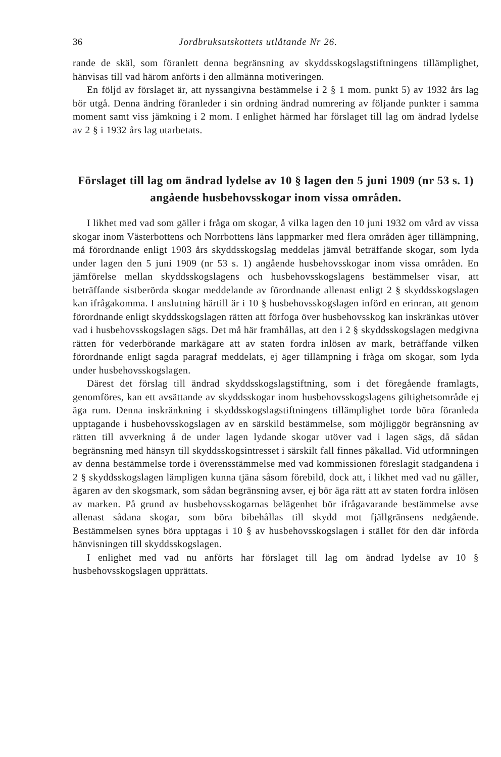36 Jordbruksutskottets utlåtande Nr 26.
rande de skäl, som föranlett denna begränsning av skyddsskogslagstiftningens tillämplighet, hänvisas till vad härom anförts i den allmänna motiveringen.
En följd av förslaget är, att nyssangivna bestämmelse i 2 § 1 mom. punkt 5) av 1932 års lag bör utgå. Denna ändring föranleder i sin ordning ändrad numrering av följande punkter i samma moment samt viss jämkning i 2 mom. I enlighet härmed har förslaget till lag om ändrad lydelse av 2 § i 1932 års lag utarbetats.
Förslaget till lag om ändrad lydelse av 10 § lagen den 5 juni 1909 (nr 53 s. 1) angående husbehovsskogar inom vissa områden.
I likhet med vad som gäller i fråga om skogar, å vilka lagen den 10 juni 1932 om vård av vissa skogar inom Västerbottens och Norrbottens läns lappmarker med flera områden äger tillämpning, må förordnande enligt 1903 års skyddsskogslag meddelas jämväl beträffande skogar, som lyda under lagen den 5 juni 1909 (nr 53 s. 1) angående husbehovsskogar inom vissa områden. En jämförelse mellan skyddsskogslagens och husbehovsskogslagens bestämmelser visar, att beträffande sistberörda skogar meddelande av förordnande allenast enligt 2 § skyddsskogslagen kan ifrågakomma. I anslutning härtill är i 10 § husbehovsskogslagen införd en erinran, att genom förordnande enligt skyddsskogslagen rätten att förfoga över husbehovsskog kan inskränkas utöver vad i husbehovsskogslagen sägs. Det må här framhållas, att den i 2 § skyddsskogslagen medgivna rätten för vederbörande markägare att av staten fordra inlösen av mark, beträffande vilken förordnande enligt sagda paragraf meddelats, ej äger tillämpning i fråga om skogar, som lyda under husbehovsskogslagen.
Därest det förslag till ändrad skyddsskogslagstiftning, som i det föregående framlagts, genomföres, kan ett avsättande av skyddsskogar inom husbehovsskogslagens giltighetsområde ej äga rum. Denna inskränkning i skyddsskogslagstiftningens tillämplighet torde böra föranleda upptagande i husbehovsskogslagen av en särskild bestämmelse, som möjliggör begränsning av rätten till avverkning å de under lagen lydande skogar utöver vad i lagen sägs, då sådan begränsning med hänsyn till skyddsskogsintresset i särskilt fall finnes påkallad. Vid utformningen av denna bestämmelse torde i överensstämmelse med vad kommissionen föreslagit stadgandena i 2 § skyddsskogslagen lämpligen kunna tjäna såsom förebild, dock att, i likhet med vad nu gäller, ägaren av den skogsmark, som sådan begränsning avser, ej bör äga rätt att av staten fordra inlösen av marken. På grund av husbehovsskogarnas belägenhet bör ifrågavarande bestämmelse avse allenast sådana skogar, som böra bibehållas till skydd mot fjällgränsens nedgående. Bestämmelsen synes böra upptagas i 10 § av husbehovsskogslagen i stället för den där införda hänvisningen till skyddsskogslagen.
I enlighet med vad nu anförts har förslaget till lag om ändrad lydelse av 10 § husbehovsskogslagen upprättats.